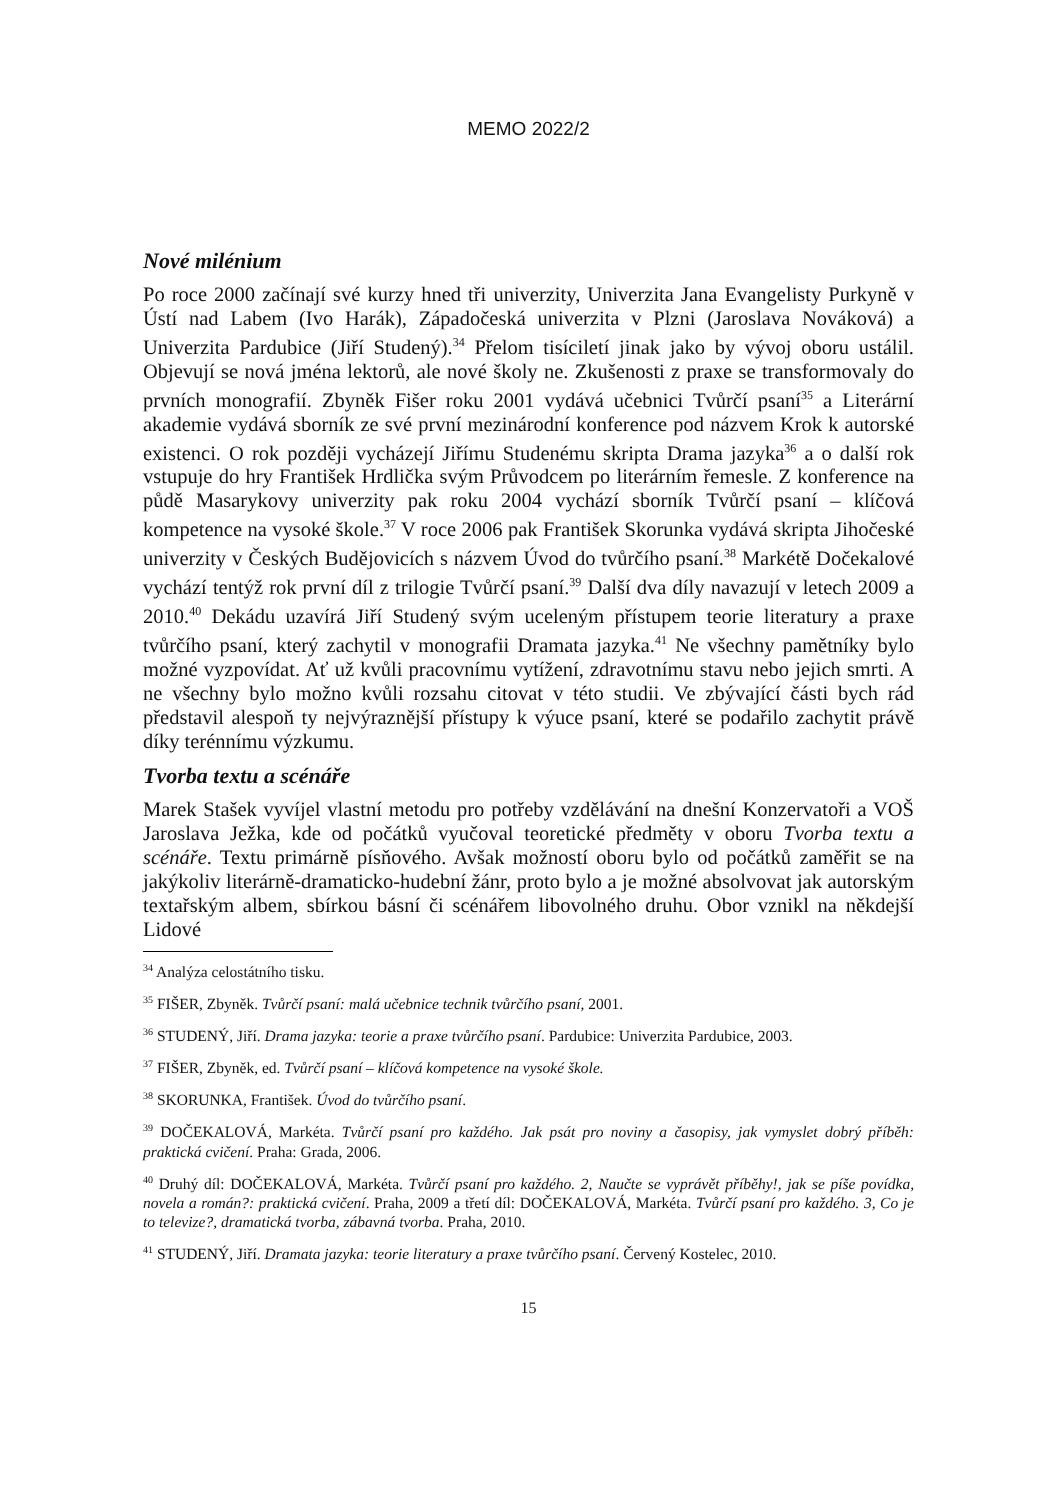MEMO 2022/2
Nové milénium
Po roce 2000 začínají své kurzy hned tři univerzity, Univerzita Jana Evangelisty Purkyně v Ústí nad Labem (Ivo Harák), Západočeská univerzita v Plzni (Jaroslava Nováková) a Univerzita Pardubice (Jiří Studený).<sup>34</sup> Přelom tisíciletí jinak jako by vývoj oboru ustálil. Objevují se nová jména lektorů, ale nové školy ne. Zkušenosti z praxe se transformovaly do prvních monografií. Zbyněk Fišer roku 2001 vydává učebnici Tvůrčí psaní<sup>35</sup> a Literární akademie vydává sborník ze své první mezinárodní konference pod názvem Krok k autorské existenci. O rok později vycházejí Jiřímu Studenému skripta Drama jazyka<sup>36</sup> a o další rok vstupuje do hry František Hrdlička svým Průvodcem po literárním řemesle. Z konference na půdě Masarykovy univerzity pak roku 2004 vychází sborník Tvůrčí psaní – klíčová kompetence na vysoké škole.<sup>37</sup> V roce 2006 pak František Skorunka vydává skripta Jihočeské univerzity v Českých Budějovicích s názvem Úvod do tvůrčího psaní.<sup>38</sup> Markétě Dočekalové vychází tentýž rok první díl z trilogie Tvůrčí psaní.<sup>39</sup> Další dva díly navazují v letech 2009 a 2010.<sup>40</sup> Dekádu uzavírá Jiří Studený svým uceleným přístupem teorie literatury a praxe tvůrčího psaní, který zachytil v monografii Dramata jazyka.<sup>41</sup> Ne všechny pamětníky bylo možné vyzpovídat. Ať už kvůli pracovnímu vytížení, zdravotnímu stavu nebo jejich smrti. A ne všechny bylo možno kvůli rozsahu citovat v této studii. Ve zbývající části bych rád představil alespoň ty nejvýraznější přístupy k výuce psaní, které se podařilo zachytit právě díky terénnímu výzkumu.
Tvorba textu a scénáře
Marek Stašek vyvíjel vlastní metodu pro potřeby vzdělávání na dnešní Konzervatoři a VOŠ Jaroslava Ježka, kde od počátků vyučoval teoretické předměty v oboru Tvorba textu a scénáře. Textu primárně písňového. Avšak možností oboru bylo od počátků zaměřit se na jakýkoliv literárně-dramaticko-hudební žánr, proto bylo a je možné absolvovat jak autorským textařským albem, sbírkou básní či scénářem libovolného druhu. Obor vznikl na někdejší Lidové
<sup>34</sup> Analýza celostátního tisku.
<sup>35</sup> FIŠER, Zbyněk. Tvůrčí psaní: malá učebnice technik tvůrčího psaní, 2001.
<sup>36</sup> STUDENÝ, Jiří. Drama jazyka: teorie a praxe tvůrčího psaní. Pardubice: Univerzita Pardubice, 2003.
<sup>37</sup> FIŠER, Zbyněk, ed. Tvůrčí psaní – klíčová kompetence na vysoké škole.
<sup>38</sup> SKORUNKA, František. Úvod do tvůrčího psaní.
<sup>39</sup> DOČEKALOVÁ, Markéta. Tvůrčí psaní pro každého. Jak psát pro noviny a časopisy, jak vymyslet dobrý příběh: praktická cvičení. Praha: Grada, 2006.
<sup>40</sup> Druhý díl: DOČEKALOVÁ, Markéta. Tvůrčí psaní pro každého. 2, Naučte se vyprávět příběhy!, jak se píše povídka, novela a román?: praktická cvičení. Praha, 2009 a třetí díl: DOČEKALOVÁ, Markéta. Tvůrčí psaní pro každého. 3, Co je to televize?, dramatická tvorba, zábavná tvorba. Praha, 2010.
<sup>41</sup> STUDENÝ, Jiří. Dramata jazyka: teorie literatury a praxe tvůrčího psaní. Červený Kostelec, 2010.
15